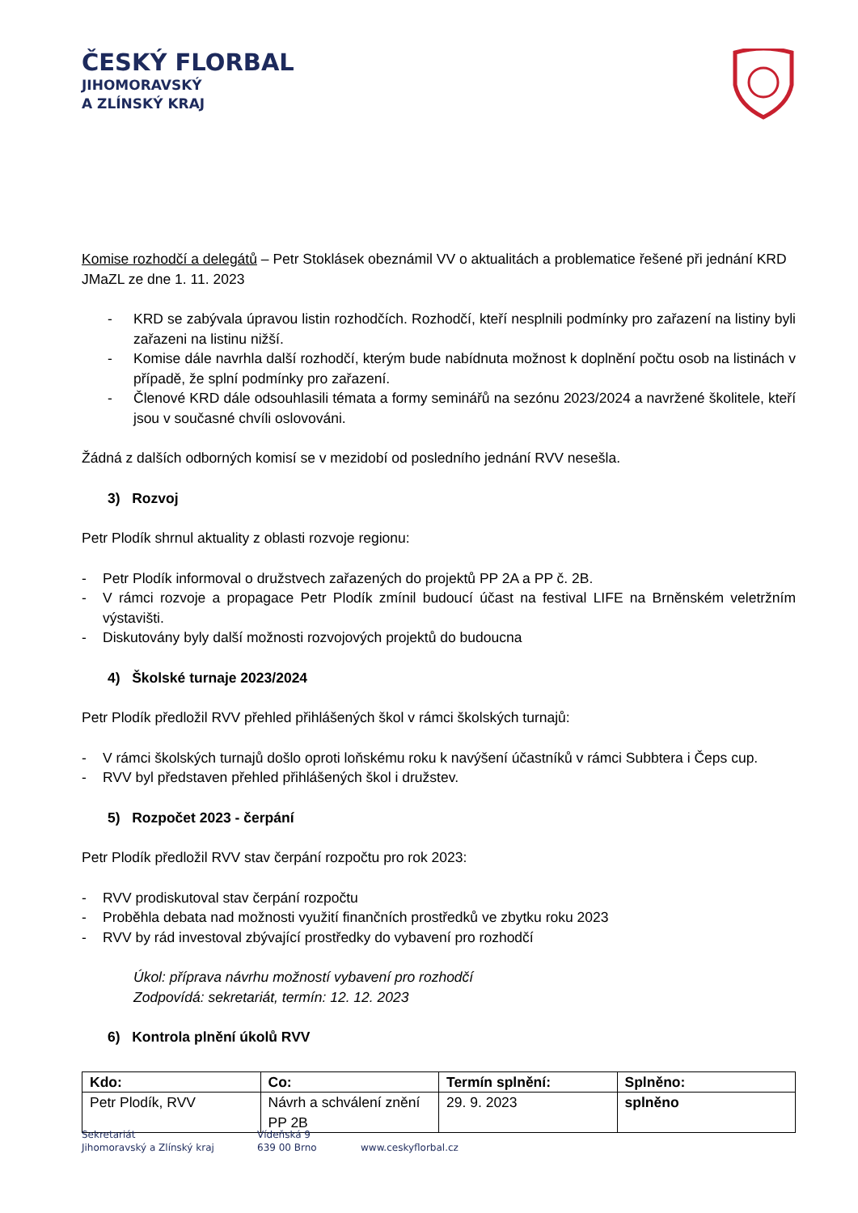ČESKÝ FLORBAL
JIHOMORAVSKÝ
A ZLÍNSKÝ KRAJ
Komise rozhodčí a delegátů – Petr Stoklásek obeznámil VV o aktualitách a problematice řešené při jednání KRD JMaZL ze dne 1. 11. 2023
- KRD se zabývala úpravou listin rozhodčích. Rozhodčí, kteří nesplnili podmínky pro zařazení na listiny byli zařazeni na listinu nižší.
- Komise dále navrhla další rozhodčí, kterým bude nabídnuta možnost k doplnění počtu osob na listinách v případě, že splní podmínky pro zařazení.
- Členové KRD dále odsouhlasili témata a formy seminářů na sezónu 2023/2024 a navržené školitele, kteří jsou v současné chvíli oslovováni.
Žádná z dalších odborných komisí se v mezidobí od posledního jednání RVV nesešla.
3) Rozvoj
Petr Plodík shrnul aktuality z oblasti rozvoje regionu:
- Petr Plodík informoval o družstvech zařazených do projektů PP 2A a PP č. 2B.
- V rámci rozvoje a propagace Petr Plodík zmínil budoucí účast na festival LIFE na Brněnském veletržním výstavišti.
- Diskutovány byly další možnosti rozvojových projektů do budoucna
4) Školské turnaje 2023/2024
Petr Plodík předložil RVV přehled přihlášených škol v rámci školských turnajů:
- V rámci školských turnajů došlo oproti loňskému roku k navýšení účastníků v rámci Subbtera i Čeps cup.
- RVV byl představen přehled přihlášených škol i družstev.
5) Rozpočet 2023 - čerpání
Petr Plodík předložil RVV stav čerpání rozpočtu pro rok 2023:
- RVV prodiskutoval stav čerpání rozpočtu
- Proběhla debata nad možnosti využití finančních prostředků ve zbytku roku 2023
- RVV by rád investoval zbývající prostředky do vybavení pro rozhodčí
Úkol: příprava návrhu možností vybavení pro rozhodčí
Zodpovídá: sekretariát, termín: 12. 12. 2023
6) Kontrola plnění úkolů RVV
| Kdo: | Co: | Termín splnění: | Splněno: |
| --- | --- | --- | --- |
| Petr Plodík, RVV | Návrh a schválení znění PP 2B | 29. 9. 2023 | splněno |
Sekretariát
Jihomoravský a Zlínský kraj
Vídeňská 9
639 00 Brno
www.ceskyflorbal.cz